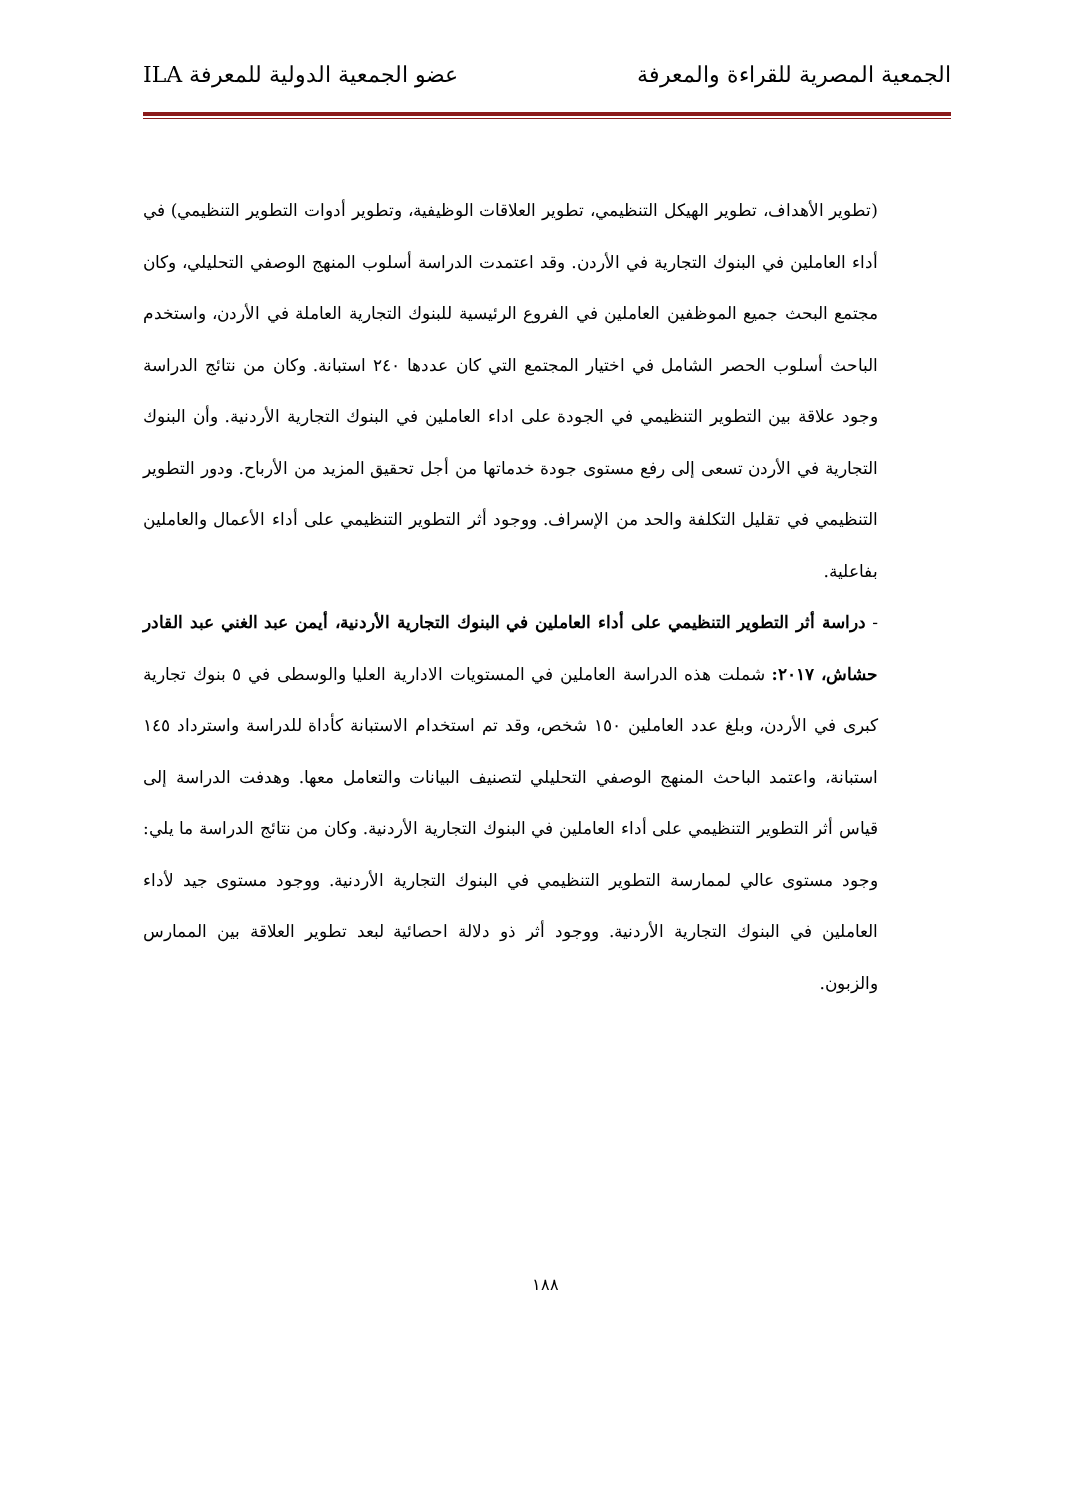الجمعية المصرية للقراءة والمعرفة عضو الجمعية الدولية للمعرفة ILA
(تطوير الأهداف، تطوير الهيكل التنظيمي، تطوير العلاقات الوظيفية، وتطوير أدوات التطوير التنظيمي) في أداء العاملين في البنوك التجارية في الأردن. وقد اعتمدت الدراسة أسلوب المنهج الوصفي التحليلي، وكان مجتمع البحث جميع الموظفين العاملين في الفروع الرئيسية للبنوك التجارية العاملة في الأردن، واستخدم الباحث أسلوب الحصر الشامل في اختيار المجتمع التي كان عددها ٢٤٠ استبانة. وكان من نتائج الدراسة وجود علاقة بين التطوير التنظيمي في الجودة على اداء العاملين في البنوك التجارية الأردنية. وأن البنوك التجارية في الأردن تسعى إلى رفع مستوى جودة خدماتها من أجل تحقيق المزيد من الأرباح. ودور التطوير التنظيمي في تقليل التكلفة والحد من الإسراف. ووجود أثر التطوير التنظيمي على أداء الأعمال والعاملين بفاعلية.
- دراسة أثر التطوير التنظيمي على أداء العاملين في البنوك التجارية الأردنية، أيمن عبد الغني عبد القادر حشاش، ٢٠١٧: شملت هذه الدراسة العاملين في المستويات الادارية العليا والوسطى في ٥ بنوك تجارية كبرى في الأردن، وبلغ عدد العاملين ١٥٠ شخص، وقد تم استخدام الاستبانة كأداة للدراسة واسترداد ١٤٥ استبانة، واعتمد الباحث المنهج الوصفي التحليلي لتصنيف البيانات والتعامل معها. وهدفت الدراسة إلى قياس أثر التطوير التنظيمي على أداء العاملين في البنوك التجارية الأردنية. وكان من نتائج الدراسة ما يلي: وجود مستوى عالي لممارسة التطوير التنظيمي في البنوك التجارية الأردنية. ووجود مستوى جيد لأداء العاملين في البنوك التجارية الأردنية. ووجود أثر ذو دلالة احصائية لبعد تطوير العلاقة بين الممارس والزبون.
١٨٨